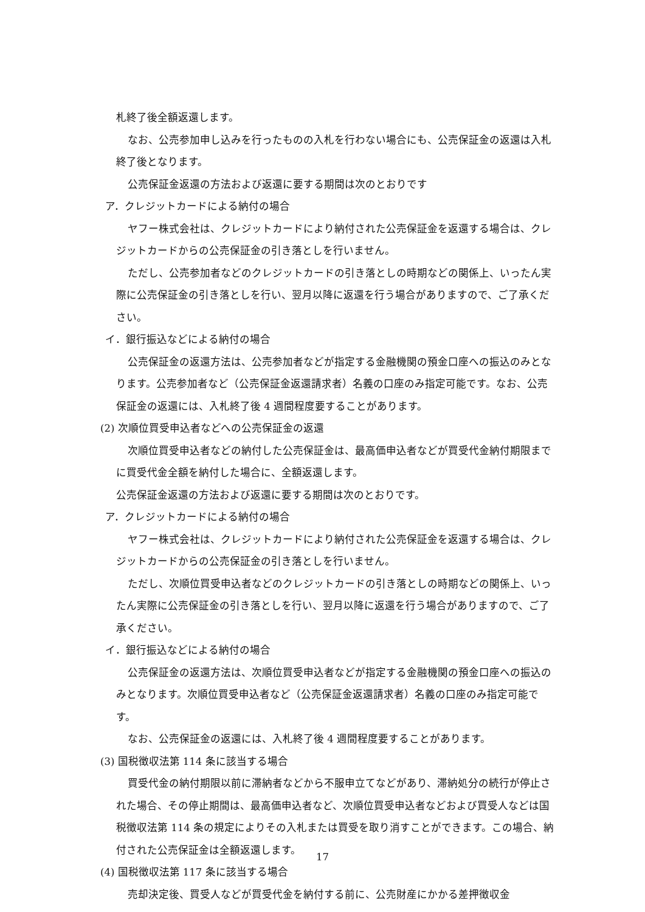札終了後全額返還します。
なお、公売参加申し込みを行ったものの入札を行わない場合にも、公売保証金の返還は入札終了後となります。
公売保証金返還の方法および返還に要する期間は次のとおりです
ア．クレジットカードによる納付の場合
ヤフー株式会社は、クレジットカードにより納付された公売保証金を返還する場合は、クレジットカードからの公売保証金の引き落としを行いません。
ただし、公売参加者などのクレジットカードの引き落としの時期などの関係上、いったん実際に公売保証金の引き落としを行い、翌月以降に返還を行う場合がありますので、ご了承ください。
イ．銀行振込などによる納付の場合
公売保証金の返還方法は、公売参加者などが指定する金融機関の預金口座への振込のみとなります。公売参加者など（公売保証金返還請求者）名義の口座のみ指定可能です。なお、公売保証金の返還には、入札終了後 4 週間程度要することがあります。
(2) 次順位買受申込者などへの公売保証金の返還
次順位買受申込者などの納付した公売保証金は、最高価申込者などが買受代金納付期限までに買受代金全額を納付した場合に、全額返還します。
公売保証金返還の方法および返還に要する期間は次のとおりです。
ア．クレジットカードによる納付の場合
ヤフー株式会社は、クレジットカードにより納付された公売保証金を返還する場合は、クレジットカードからの公売保証金の引き落としを行いません。
ただし、次順位買受申込者などのクレジットカードの引き落としの時期などの関係上、いったん実際に公売保証金の引き落としを行い、翌月以降に返還を行う場合がありますので、ご了承ください。
イ．銀行振込などによる納付の場合
公売保証金の返還方法は、次順位買受申込者などが指定する金融機関の預金口座への振込のみとなります。次順位買受申込者など（公売保証金返還請求者）名義の口座のみ指定可能です。
なお、公売保証金の返還には、入札終了後 4 週間程度要することがあります。
(3) 国税徴収法第 114 条に該当する場合
買受代金の納付期限以前に滞納者などから不服申立てなどがあり、滞納処分の続行が停止された場合、その停止期間は、最高価申込者など、次順位買受申込者などおよび買受人などは国税徴収法第 114 条の規定によりその入札または買受を取り消すことができます。この場合、納付された公売保証金は全額返還します。
(4) 国税徴収法第 117 条に該当する場合
売却決定後、買受人などが買受代金を納付する前に、公売財産にかかる差押徴収金
17